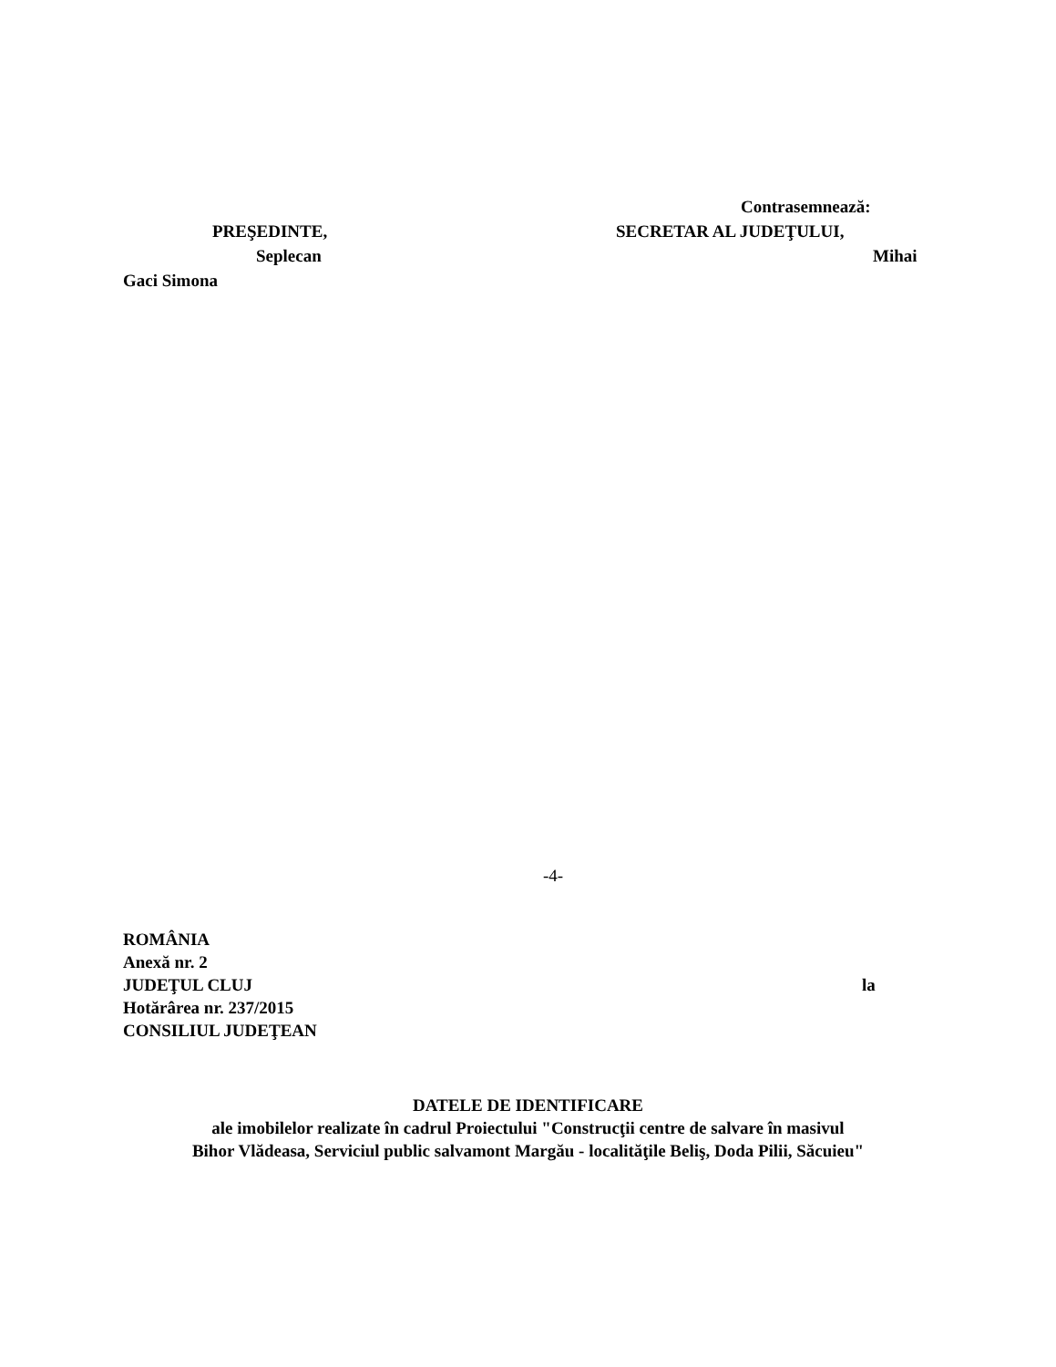Contrasemnează:
PREŞEDINTE, SECRETAR AL JUDEŢULUI,
Seplecan Mihai
Gaci Simona
-4-
ROMÂNIA
Anexă nr. 2
JUDEŢUL CLUJ la
Hotărârea nr. 237/2015
CONSILIUL JUDEŢEAN
DATELE DE IDENTIFICARE
ale imobilelor realizate în cadrul Proiectului "Construcţii centre de salvare în masivul
Bihor Vlădeasa, Serviciul public salvamont Margău - localităţile Beliş, Doda Pilii, Săcuieu"